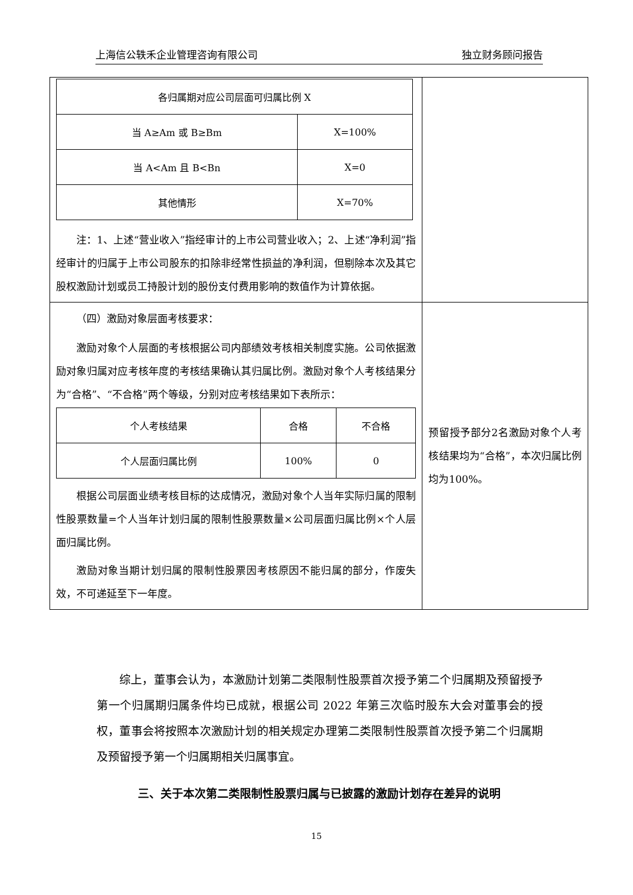上海信公轶禾企业管理咨询有限公司 独立财务顾问报告
| / 各归属期对应公司层面可归属比例 X / / / 当 A≥Am 或 B≥Bm / X=100% / / 当 A<Am 且 B<Bn / X=0 / / 其他情形 / X=70% / 注：1、上述“营业收入”指经审计的上市公司营业收入；2、上述“净利润”指经审计的归属于上市公司股东的扣除非经常性损益的净利润，但剔除本次及其它股权激励计划或员工持股计划的股份支付费用影响的数值作为计算依据。 | |
| （四）激励对象层面考核要求： 激励对象个人层面的考核根据公司内部绩效考核相关制度实施。公司依据激励对象归属对应考核年度的考核结果确认其归属比例。激励对象个人考核结果分为“合格”、“不合格”两个等级，分别对应考核结果如下表所示： / 个人考核结果 / 合格 / 不合格 / / 个人层面归属比例 / 100% / 0 / 根据公司层面业绩考核目标的达成情况，激励对象个人当年实际归属的限制性股票数量=个人当年计划归属的限制性股票数量×公司层面归属比例×个人层面归属比例。 激励对象当期计划归属的限制性股票因考核原因不能归属的部分，作废失效，不可递延至下一年度。 | 预留授予部分2名激励对象个人考核结果均为“合格”，本次归属比例均为100%。 |
综上，董事会认为，本激励计划第二类限制性股票首次授予第二个归属期及预留授予第一个归属期归属条件均已成就，根据公司 2022 年第三次临时股东大会对董事会的授权，董事会将按照本次激励计划的相关规定办理第二类限制性股票首次授予第二个归属期及预留授予第一个归属期相关归属事宜。
三、关于本次第二类限制性股票归属与已披露的激励计划存在差异的说明
15